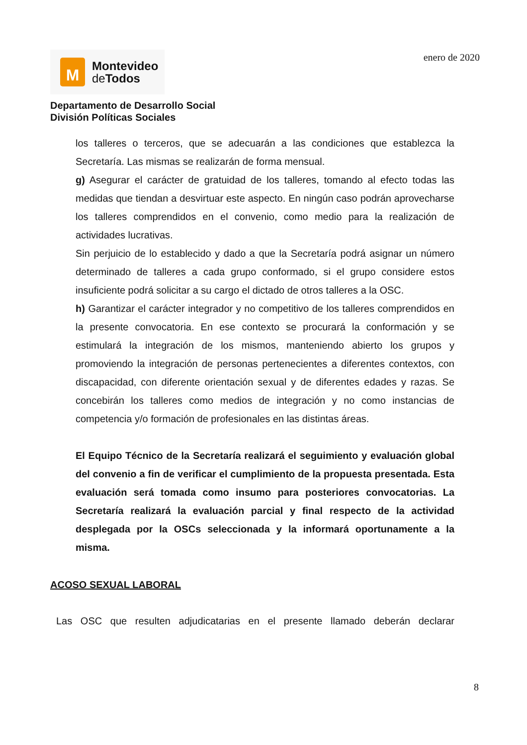M
Montevideo
de Todos
enero de 2020
Departamento de Desarrollo Social
División Políticas Sociales
los talleres o terceros, que se adecuarán a las condiciones que establezca la Secretaría. Las mismas se realizarán de forma mensual.
g) Asegurar el carácter de gratuidad de los talleres, tomando al efecto todas las medidas que tiendan a desvirtuar este aspecto. En ningún caso podrán aprovecharse los talleres comprendidos en el convenio, como medio para la realización de actividades lucrativas.
Sin perjuicio de lo establecido y dado a que la Secretaría podrá asignar un número determinado de talleres a cada grupo conformado, si el grupo considere estos insuficiente podrá solicitar a su cargo el dictado de otros talleres a la OSC.
h) Garantizar el carácter integrador y no competitivo de los talleres comprendidos en la presente convocatoria. En ese contexto se procurará la conformación y se estimulará la integración de los mismos, manteniendo abierto los grupos y promoviendo la integración de personas pertenecientes a diferentes contextos, con discapacidad, con diferente orientación sexual y de diferentes edades y razas. Se concebirán los talleres como medios de integración y no como instancias de competencia y/o formación de profesionales en las distintas áreas.
El Equipo Técnico de la Secretaría realizará el seguimiento y evaluación global del convenio a fin de verificar el cumplimiento de la propuesta presentada. Esta evaluación será tomada como insumo para posteriores convocatorias. La Secretaría realizará la evaluación parcial y final respecto de la actividad desplegada por la OSCs seleccionada y la informará oportunamente a la misma.
ACOSO SEXUAL LABORAL
Las OSC que resulten adjudicatarias en el presente llamado deberán declarar
8